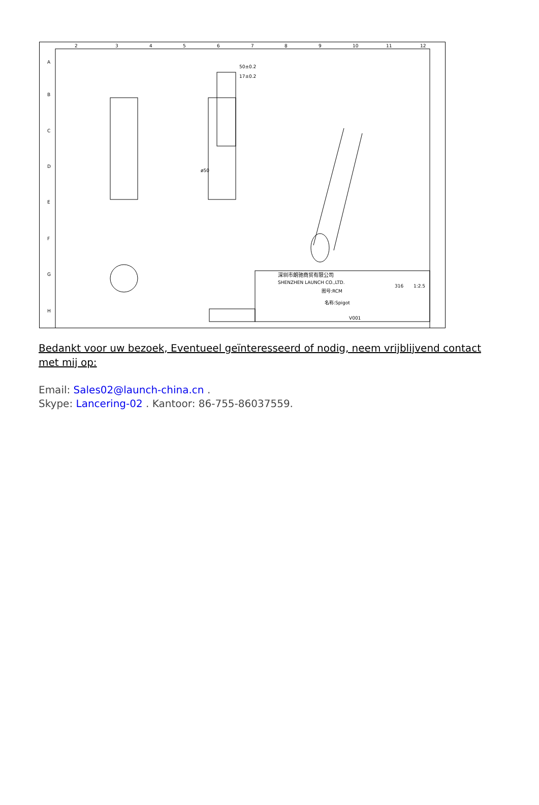A
B
C
D
E
F
G
H
2
3
4
5
6
7
8
9
10
11
12
50±0.2
17±0.2
ø50
深圳市朗驰商贸有限公司
SHENZHEN LAUNCH CO.,LTD.
图号:RCM
名称:Spigot
316
1:2.5
V001
Bedankt voor uw bezoek, Eventueel geïnteresseerd of nodig, neem vrijblijvend contact met mij op:
Email: Sales02@launch-china.cn .
Skype: Lancering-02 . Kantoor: 86-755-86037559.